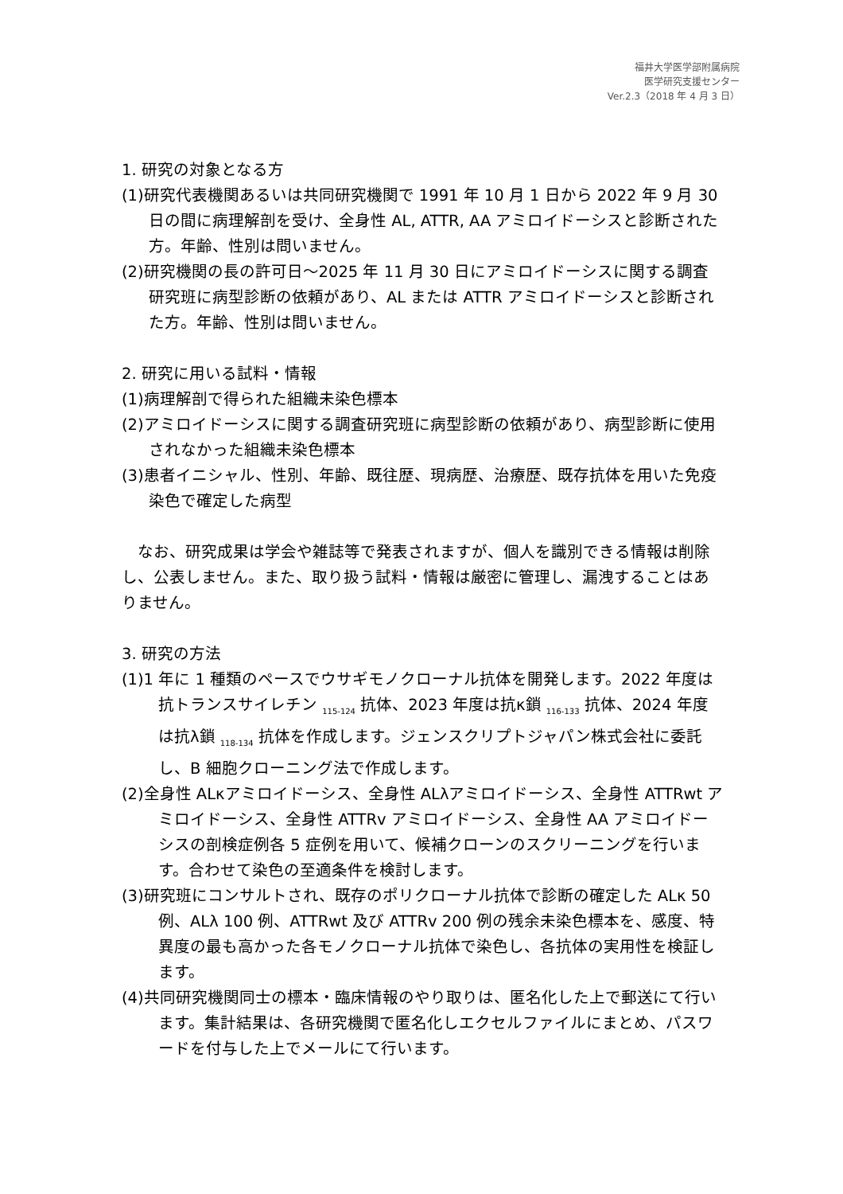福井大学医学部附属病院
医学研究支援センター
Ver.2.3（2018 年 4 月 3 日）
1. 研究の対象となる方
(1)研究代表機関あるいは共同研究機関で 1991 年 10 月 1 日から 2022 年 9 月 30 日の間に病理解剖を受け、全身性 AL, ATTR, AA アミロイドーシスと診断された方。年齢、性別は問いません。
(2)研究機関の長の許可日～2025 年 11 月 30 日にアミロイドーシスに関する調査研究班に病型診断の依頼があり、AL または ATTR アミロイドーシスと診断された方。年齢、性別は問いません。
2. 研究に用いる試料・情報
(1)病理解剖で得られた組織未染色標本
(2)アミロイドーシスに関する調査研究班に病型診断の依頼があり、病型診断に使用されなかった組織未染色標本
(3)患者イニシャル、性別、年齢、既往歴、現病歴、治療歴、既存抗体を用いた免疫染色で確定した病型
　なお、研究成果は学会や雑誌等で発表されますが、個人を識別できる情報は削除し、公表しません。また、取り扱う試料・情報は厳密に管理し、漏洩することはありません。
3. 研究の方法
(1)1 年に 1 種類のペースでウサギモノクローナル抗体を開発します。2022 年度は抗トランスサイレチン <sub>115-124</sub> 抗体、2023 年度は抗κ鎖 <sub>116-133</sub> 抗体、2024 年度は抗λ鎖 <sub>118-134</sub> 抗体を作成します。ジェンスクリプトジャパン株式会社に委託し、B 細胞クローニング法で作成します。
(2)全身性 ALκアミロイドーシス、全身性 ALλアミロイドーシス、全身性 ATTRwt アミロイドーシス、全身性 ATTRv アミロイドーシス、全身性 AA アミロイドーシスの剖検症例各 5 症例を用いて、候補クローンのスクリーニングを行います。合わせて染色の至適条件を検討します。
(3)研究班にコンサルトされ、既存のポリクローナル抗体で診断の確定した ALκ 50 例、ALλ 100 例、ATTRwt 及び ATTRv 200 例の残余未染色標本を、感度、特異度の最も高かった各モノクローナル抗体で染色し、各抗体の実用性を検証します。
(4)共同研究機関同士の標本・臨床情報のやり取りは、匿名化した上で郵送にて行います。集計結果は、各研究機関で匿名化しエクセルファイルにまとめ、パスワードを付与した上でメールにて行います。